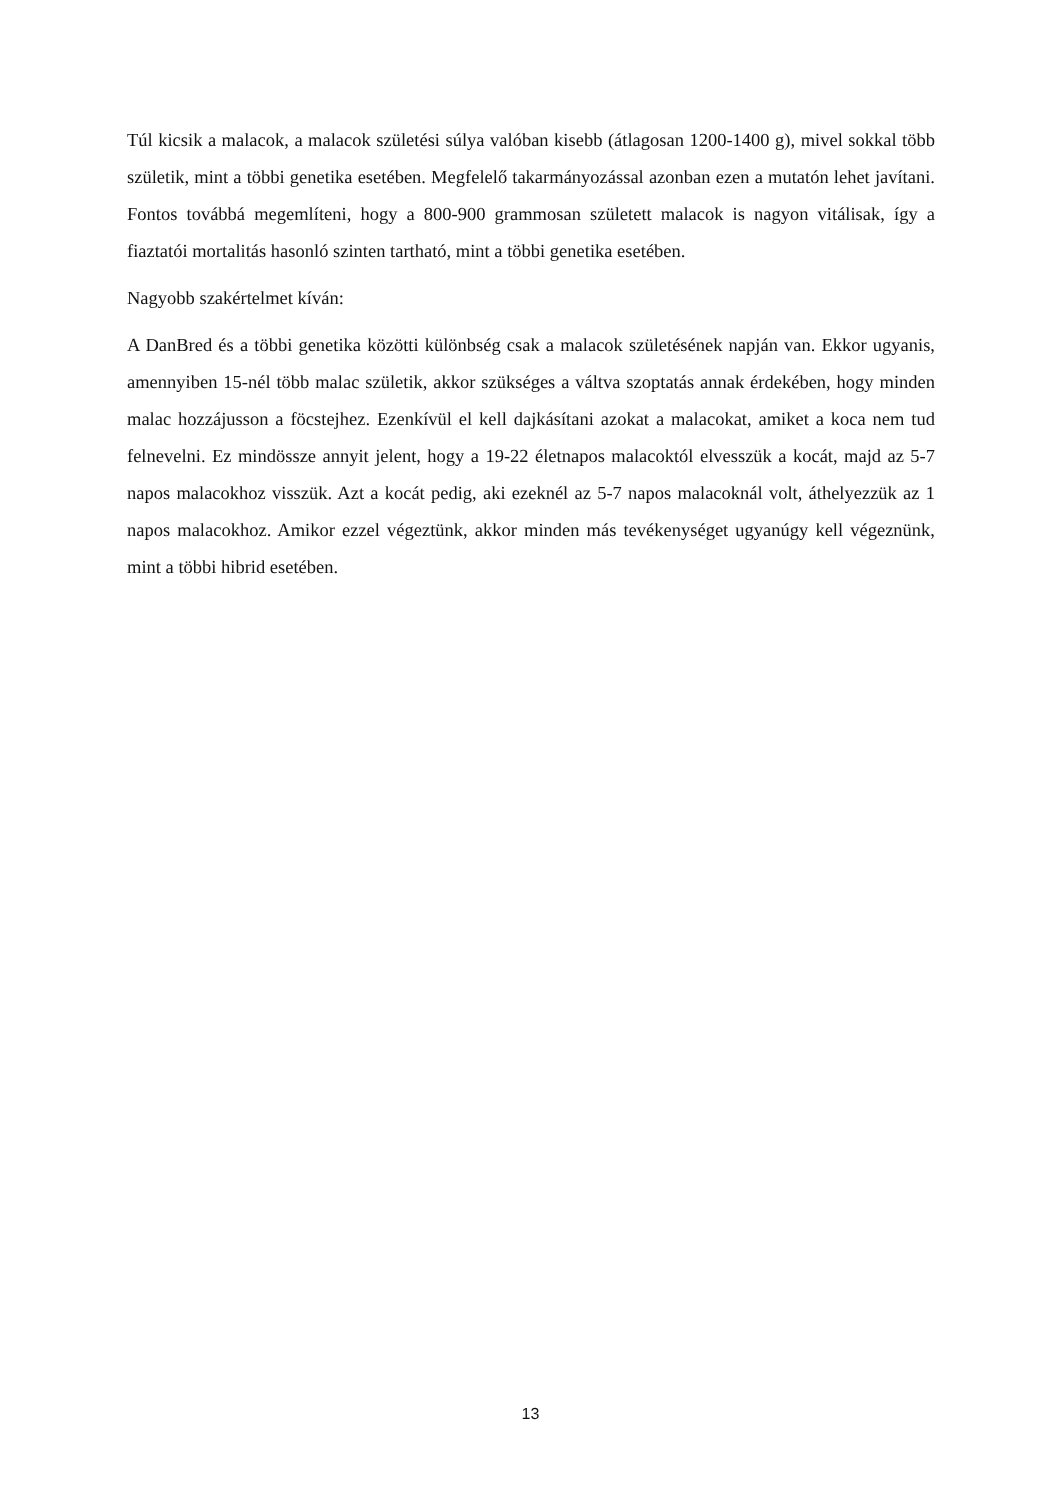Túl kicsik a malacok, a malacok születési súlya valóban kisebb (átlagosan 1200-1400 g), mivel sokkal több születik, mint a többi genetika esetében. Megfelelő takarmányozással azonban ezen a mutatón lehet javítani. Fontos továbbá megemlíteni, hogy a 800-900 grammosan született malacok is nagyon vitálisak, így a fiaztatói mortalitás hasonló szinten tartható, mint a többi genetika esetében.
Nagyobb szakértelmet kíván:
A DanBred és a többi genetika közötti különbség csak a malacok születésének napján van. Ekkor ugyanis, amennyiben 15-nél több malac születik, akkor szükséges a váltva szoptatás annak érdekében, hogy minden malac hozzájusson a föcstejhez. Ezenkívül el kell dajkásítani azokat a malacokat, amiket a koca nem tud felnevelni. Ez mindössze annyit jelent, hogy a 19-22 életnapos malacoktól elvesszük a kocát, majd az 5-7 napos malacokhoz visszük. Azt a kocát pedig, aki ezeknél az 5-7 napos malacoknál volt, áthelyezzük az 1 napos malacokhoz. Amikor ezzel végeztünk, akkor minden más tevékenységet ugyanúgy kell végeznünk, mint a többi hibrid esetében.
13